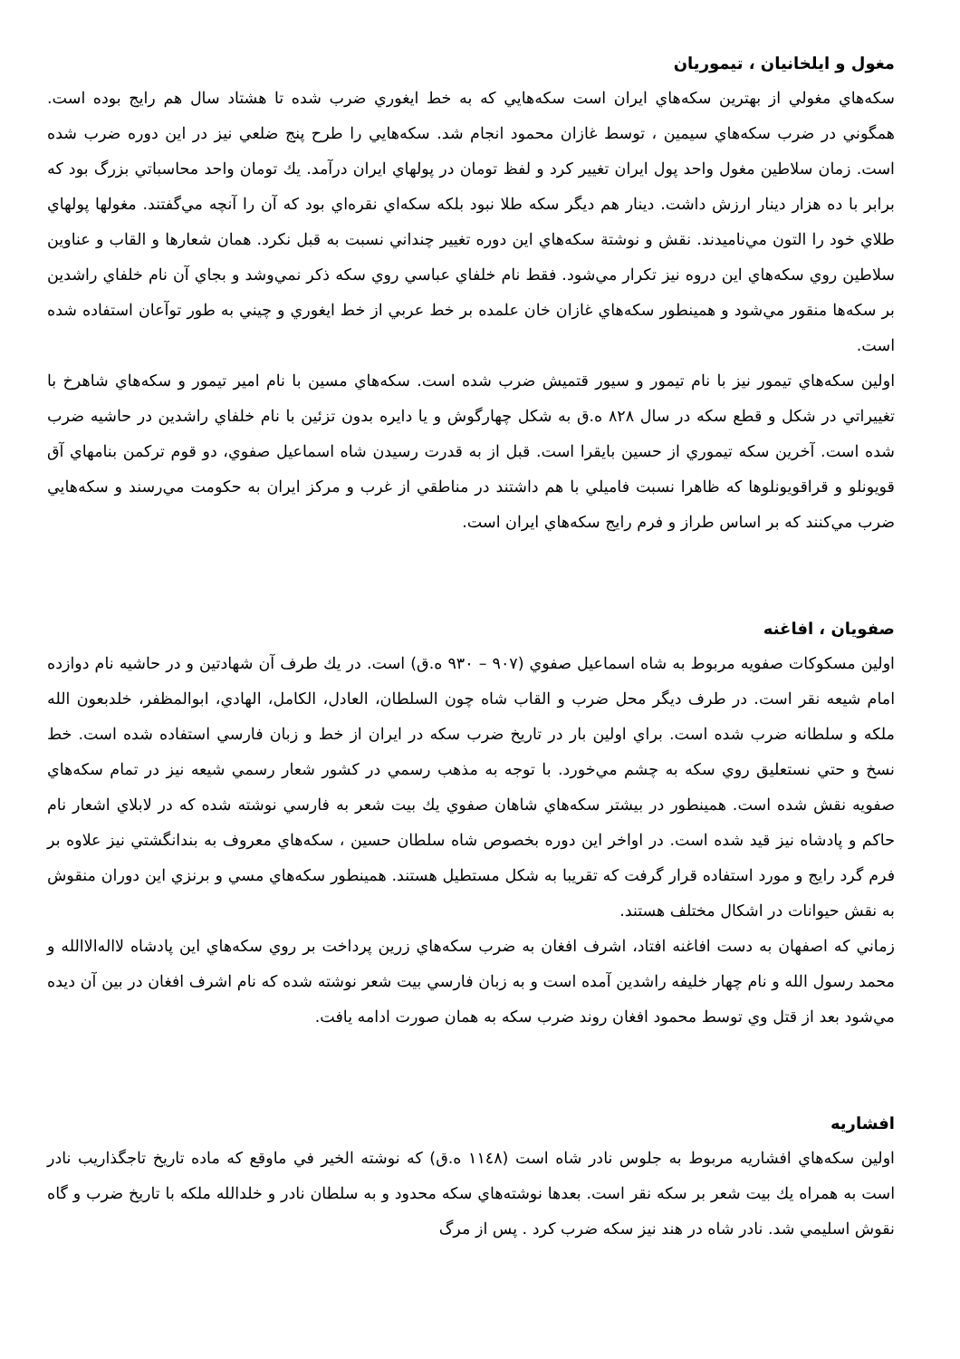مغول و ايلخانيان ، تيموريان
سكه‌هاي مغولي از بهترين سكه‌هاي ايران است سكه‌هايي كه به خط ايغوري ضرب شده تا هشتاد سال هم رايج بوده است. همگوني در ضرب سكه‌هاي سيمين ، توسط غازان محمود انجام شد. سكه‌هايي را طرح پنج ضلعي نيز در اين دوره ضرب شده است. زمان سلاطين مغول واحد پول ايران تغيير كرد و لفظ تومان در پولهاي ايران درآمد. يك تومان واحد محاسباتي بزرگ بود كه برابر با ده هزار دينار ارزش داشت. دينار هم ديگر سكه طلا نبود بلكه سكه‌اي نقره‌اي بود كه آن را آنچه مي‌گفتند. مغولها پولهاي طلاي خود را التون مي‌ناميدند. نقش و نوشتة سكه‌هاي اين دوره تغيير چنداني نسبت به قبل نكرد. همان شعارها و القاب و عناوين سلاطين روي سكه‌هاي اين دروه نيز تكرار مي‌شود. فقط نام خلفاي عباسي روي سكه ذكر نمي‌وشد و بجاي آن نام خلفاي راشدين بر سكه‌ها منقور مي‌شود و همينطور سكه‌هاي غازان خان علمده بر خط عربي از خط ايغوري و چيني به طور توآعان استفاده شده است.
اولين سكه‌هاي تيمور نيز با نام تيمور و سيور قتميش ضرب شده است. سكه‌هاي مسين با نام امير تيمور و سكه‌هاي شاهرخ با تغييراتي در شكل و قطع سكه در سال ٨٢٨ ه.ق به شكل چهارگوش و يا دايره بدون تزئين با نام خلفاي راشدين در حاشيه ضرب شده است. آخرين سكه تيموري از حسين بايقرا است. قبل از به قدرت رسيدن شاه اسماعيل صفوي، دو قوم تركمن بنامهاي آق قويونلو و قراقويونلوها كه ظاهرا نسبت فاميلي با هم داشتند در مناطقي از غرب و مركز ايران به حكومت مي‌رسند و سكه‌هايي ضرب مي‌كنند كه بر اساس طراز و فرم رايج سكه‌هاي ايران است.
صفويان ، افاغنه
اولين مسكوكات صفويه مربوط به شاه اسماعيل صفوي (٩٠٧ – ٩٣٠ ه.ق) است. در يك طرف آن شهادتين و در حاشيه نام دوازده امام شيعه نقر است. در طرف ديگر محل ضرب و القاب شاه چون السلطان، العادل، الكامل، الهادي، ابوالمظفر، خلدبعون الله ملكه و سلطانه ضرب شده است. براي اولين بار در تاريخ ضرب سكه در ايران از خط و زبان فارسي استفاده شده است. خط نسخ و حتي نستعليق روي سكه به چشم مي‌خورد. با توجه به مذهب رسمي در كشور شعار رسمي شيعه نيز در تمام سكه‌هاي صفويه نقش شده است. همينطور در بيشتر سكه‌هاي شاهان صفوي يك بيت شعر به فارسي نوشته شده كه در لابلاي اشعار نام حاكم و پادشاه نيز قيد شده است. در اواخر اين دوره بخصوص شاه سلطان حسين ، سكه‌هاي معروف به بندانگشتي نيز علاوه بر فرم گرد رايج و مورد استفاده قرار گرفت كه تقريبا به شكل مستطيل هستند. همينطور سكه‌هاي مسي و برنزي اين دوران منقوش به نقش حيوانات در اشكال مختلف هستند.
زماني كه اصفهان به دست افاغنه افتاد، اشرف افغان به ضرب سكه‌هاي زرين پرداخت بر روي سكه‌هاي اين پادشاه لااله‌الاالله و محمد رسول الله و نام چهار خليفه راشدين آمده است و به زبان فارسي بيت شعر نوشته شده كه نام اشرف افغان در بين آن ديده مي‌شود بعد از قتل وي توسط محمود افغان روند ضرب سكه به همان صورت ادامه يافت.
افشاريه
اولين سكه‌هاي افشاريه مربوط به جلوس نادر شاه است (١١٤٨ ه.ق) كه نوشته الخير في ماوقع كه ماده تاريخ تاجگذاريب نادر است به همراه يك بيت شعر بر سكه نقر است. بعدها نوشته‌هاي سكه محدود و به سلطان نادر و خلدالله ملكه با تاريخ ضرب و گاه نقوش اسليمي شد. نادر شاه در هند نيز سكه ضرب كرد . پس از مرگ